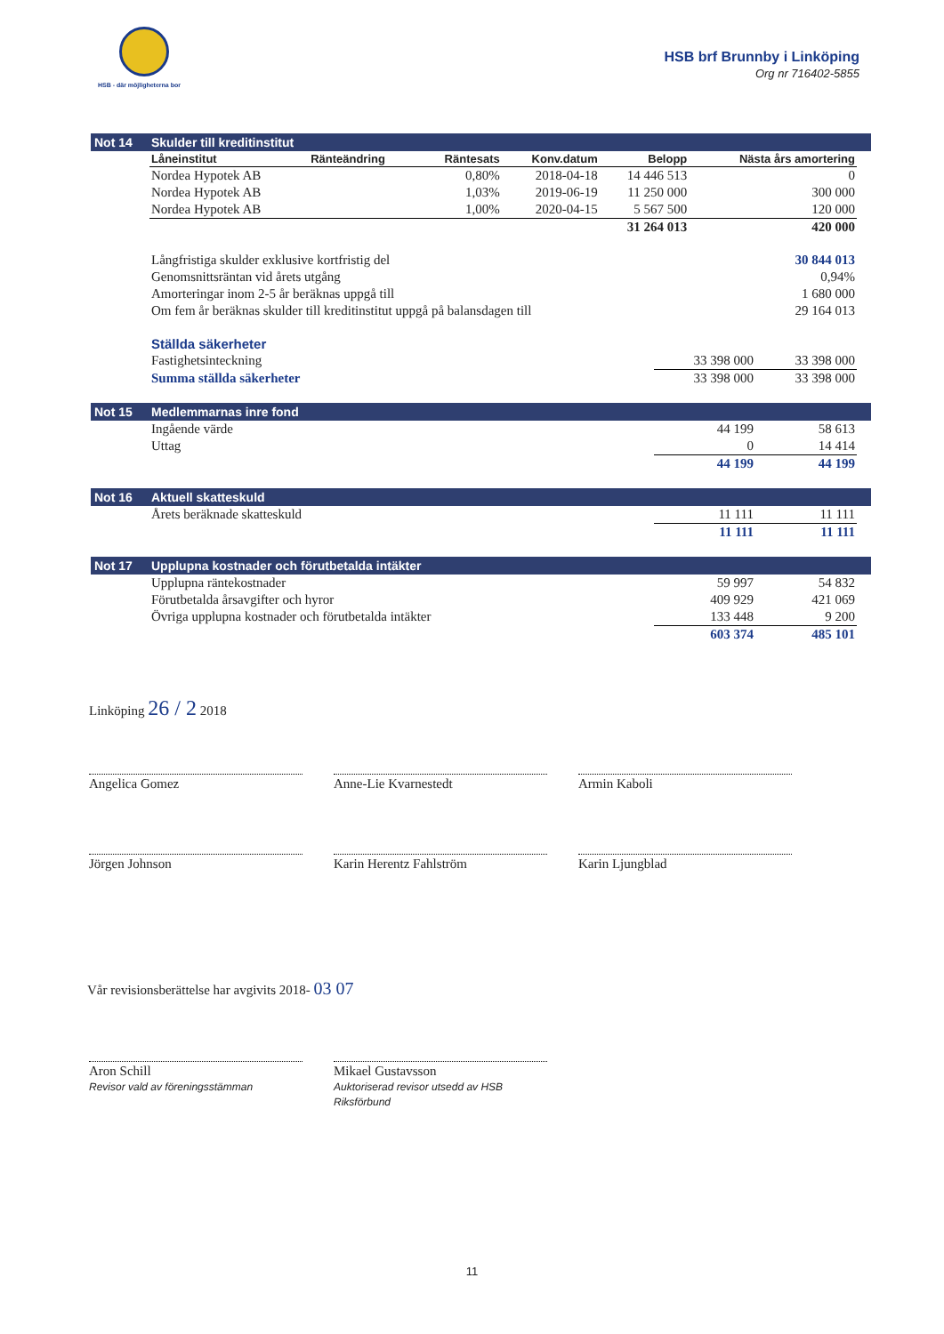HSB - där möjligheterna bor
HSB brf Brunnby i Linköping
Org nr 716402-5855
Not 14 Skulder till kreditinstitut
| Låneinstitut | Ränteändring | Räntesats | Konv.datum | Belopp | Nästa års amortering |
| --- | --- | --- | --- | --- | --- |
| Nordea Hypotek AB | | 0,80% | 2018-04-18 | 14 446 513 | 0 |
| Nordea Hypotek AB | | 1,03% | 2019-06-19 | 11 250 000 | 300 000 |
| Nordea Hypotek AB | | 1,00% | 2020-04-15 | 5 567 500 | 120 000 |
| | | | | 31 264 013 | 420 000 |
| Långfristiga skulder exklusive kortfristig del | 30 844 013 |
| Genomsnittsräntan vid årets utgång | 0,94% |
| Amorteringar inom 2-5 år beräknas uppgå till | 1 680 000 |
| Om fem år beräknas skulder till kreditinstitut uppgå på balansdagen till | 29 164 013 |
| Ställda säkerheter | | |
| Fastighetsinteckning | 33 398 000 | 33 398 000 |
| Summa ställda säkerheter | 33 398 000 | 33 398 000 |
Not 15 Medlemmarnas inre fond
| Ingående värde | 44 199 | 58 613 |
| Uttag | 0 | 14 414 |
| | 44 199 | 44 199 |
Not 16 Aktuell skatteskuld
| Årets beräknade skatteskuld | 11 111 | 11 111 |
| | 11 111 | 11 111 |
Not 17 Upplupna kostnader och förutbetalda intäkter
| Upplupna räntekostnader | 59 997 | 54 832 |
| Förutbetalda årsavgifter och hyror | 409 929 | 421 069 |
| Övriga upplupna kostnader och förutbetalda intäkter | 133 448 | 9 200 |
| | 603 374 | 485 101 |
Linköping 26 / 2 2018
Angelica Gomez Anne-Lie Kvarnestedt Armin Kaboli
Jörgen Johnson Karin Herentz Fahlström Karin Ljungblad
Vår revisionsberättelse har avgivits 2018- 03 07
Aron Schill
Revisor vald av föreningsstämman
Mikael Gustavsson
Auktoriserad revisor utsedd av HSB Riksförbund
11